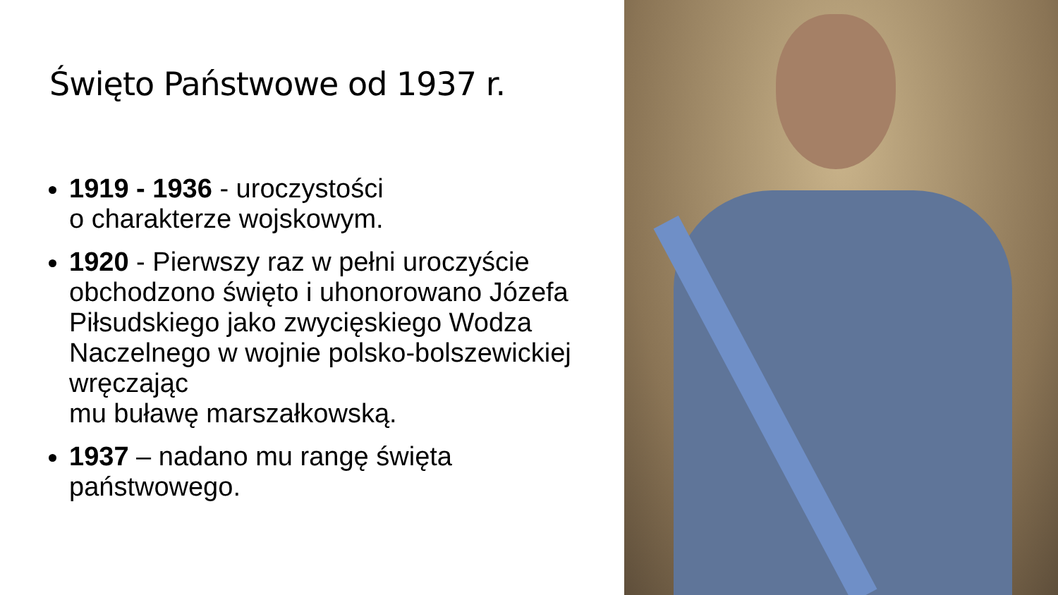Święto Państwowe od 1937 r.
1919 - 1936 - uroczystości
o charakterze wojskowym.
1920 - Pierwszy raz w pełni uroczyście obchodzono święto i uhonorowano Józefa Piłsudskiego jako zwycięskiego Wodza Naczelnego w wojnie polsko-bolszewickiej wręczając
mu buławę marszałkowską.
1937 – nadano mu rangę święta państwowego.